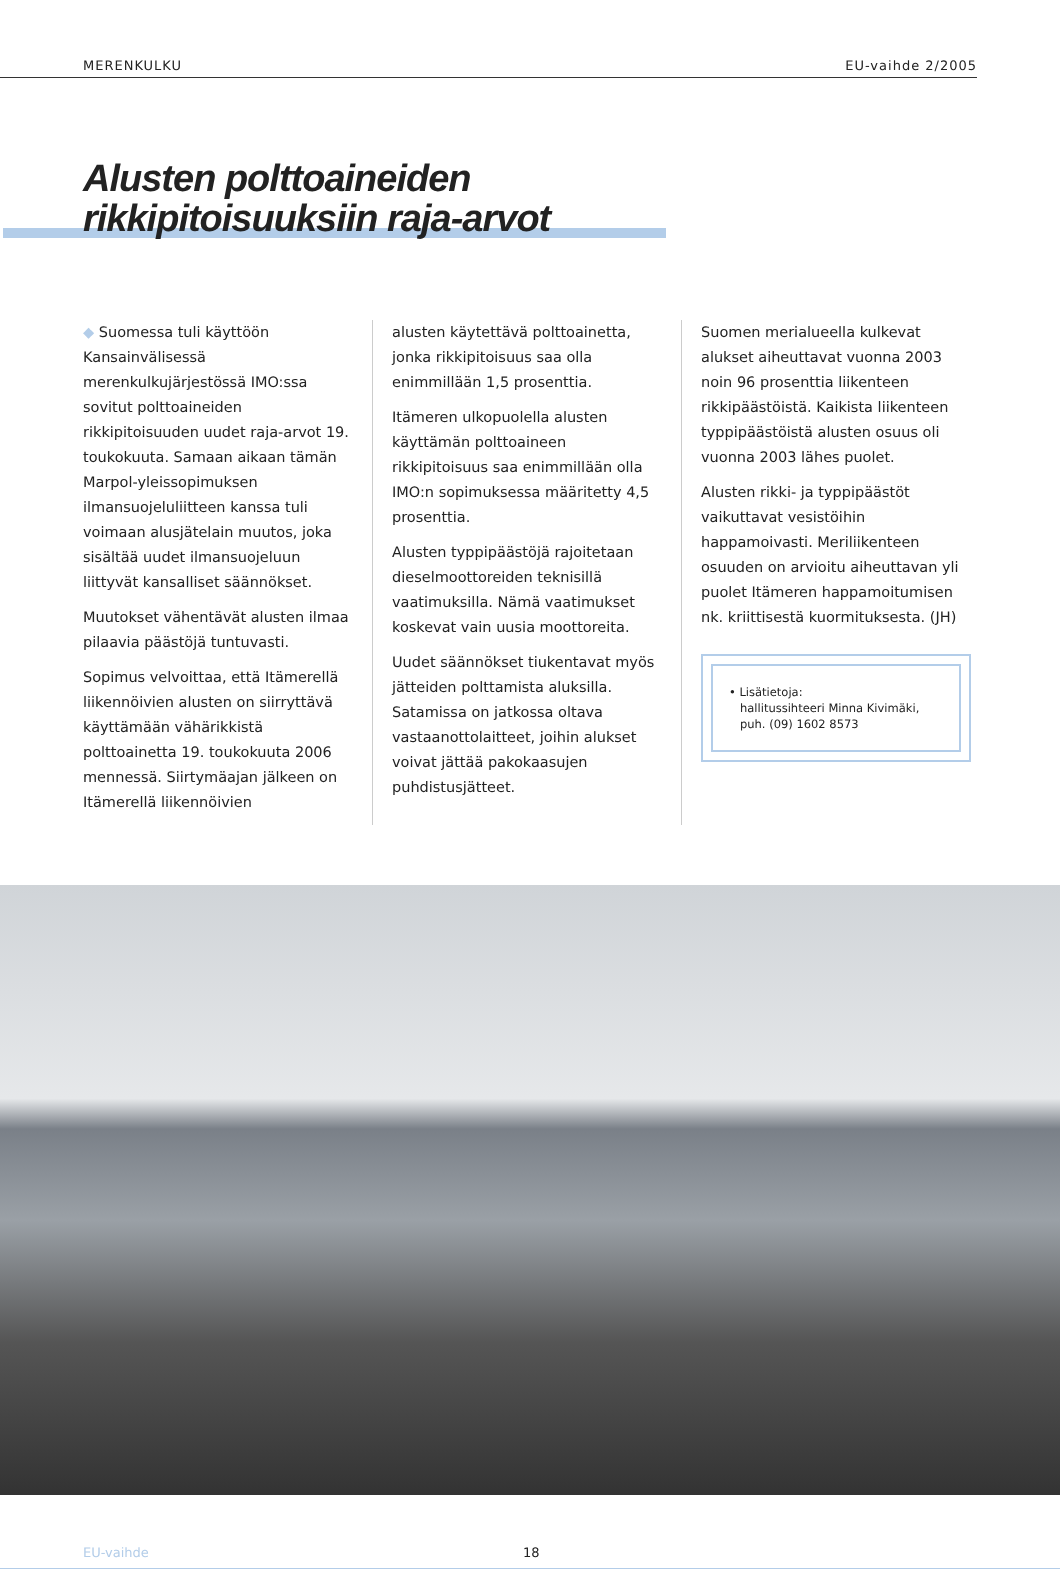MERENKULKU EU-vaihde 2/2005
Alusten polttoaineiden
rikkipitoisuuksiin raja-arvot
◆ Suomessa tuli käyttöön Kansainvälisessä merenkulkujärjestössä IMO:ssa sovitut polttoaineiden rikkipitoisuuden uudet raja-arvot 19. toukokuuta. Samaan aikaan tämän Marpol-yleissopimuksen ilmansuojeluliitteen kanssa tuli voimaan alusjätelain muutos, joka sisältää uudet ilmansuojeluun liittyvät kansalliset säännökset.
Muutokset vähentävät alusten ilmaa pilaavia päästöjä tuntuvasti.
Sopimus velvoittaa, että Itämerellä liikennöivien alusten on siirryttävä käyttämään vähärikkistä polttoainetta 19. toukokuuta 2006 mennessä. Siirtymäajan jälkeen on Itämerellä liikennöivien
alusten käytettävä polttoainetta, jonka rikkipitoisuus saa olla enimmillään 1,5 prosenttia.
Itämeren ulkopuolella alusten käyttämän polttoaineen rikkipitoisuus saa enimmillään olla IMO:n sopimuksessa määritetty 4,5 prosenttia.
Alusten typpipäästöjä rajoitetaan dieselmoottoreiden teknisillä vaatimuksilla. Nämä vaatimukset koskevat vain uusia moottoreita.
Uudet säännökset tiukentavat myös jätteiden polttamista aluksilla. Satamissa on jatkossa oltava vastaanottolaitteet, joihin alukset voivat jättää pakokaasujen puhdistusjätteet.
Suomen merialueella kulkevat alukset aiheuttavat vuonna 2003 noin 96 prosenttia liikenteen rikkipäästöistä. Kaikista liikenteen typpipäästöistä alusten osuus oli vuonna 2003 lähes puolet.
Alusten rikki- ja typpipäästöt vaikuttavat vesistöihin happamoivasti. Meriliikenteen osuuden on arvioitu aiheuttavan yli puolet Itämeren happamoitumisen nk. kriittisestä kuormituksesta. (JH)
• Lisätietoja:
hallitussihteeri Minna Kivimäki,
puh. (09) 1602 8573
EU-vaihde 18